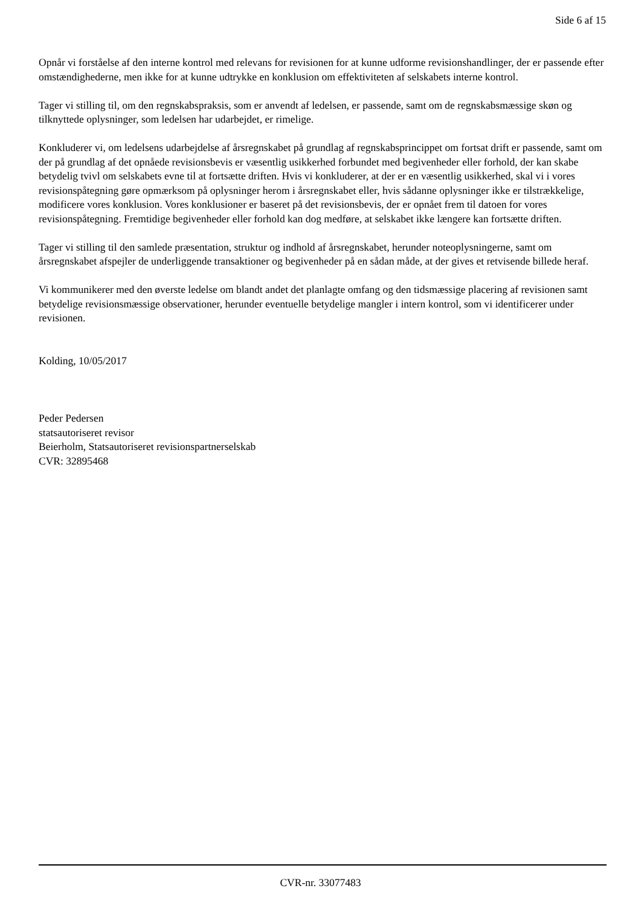Side 6 af 15
Opnår vi forståelse af den interne kontrol med relevans for revisionen for at kunne udforme revisionshandlinger, der er passende efter omstændighederne, men ikke for at kunne udtrykke en konklusion om effektiviteten af selskabets interne kontrol.
Tager vi stilling til, om den regnskabspraksis, som er anvendt af ledelsen, er passende, samt om de regnskabsmæssige skøn og tilknyttede oplysninger, som ledelsen har udarbejdet, er rimelige.
Konkluderer vi, om ledelsens udarbejdelse af årsregnskabet på grundlag af regnskabsprincippet om fortsat drift er passende, samt om der på grundlag af det opnåede revisionsbevis er væsentlig usikkerhed forbundet med begivenheder eller forhold, der kan skabe betydelig tvivl om selskabets evne til at fortsætte driften. Hvis vi konkluderer, at der er en væsentlig usikkerhed, skal vi i vores revisionspåtegning gøre opmærksom på oplysninger herom i årsregnskabet eller, hvis sådanne oplysninger ikke er tilstrækkelige, modificere vores konklusion. Vores konklusioner er baseret på det revisionsbevis, der er opnået frem til datoen for vores revisionspåtegning. Fremtidige begivenheder eller forhold kan dog medføre, at selskabet ikke længere kan fortsætte driften.
Tager vi stilling til den samlede præsentation, struktur og indhold af årsregnskabet, herunder noteoplysningerne, samt om årsregnskabet afspejler de underliggende transaktioner og begivenheder på en sådan måde, at der gives et retvisende billede heraf.
Vi kommunikerer med den øverste ledelse om blandt andet det planlagte omfang og den tidsmæssige placering af revisionen samt betydelige revisionsmæssige observationer, herunder eventuelle betydelige mangler i intern kontrol, som vi identificerer under revisionen.
Kolding, 10/05/2017
Peder Pedersen
statsautoriseret revisor
Beierholm, Statsautoriseret revisionspartnerselskab
CVR: 32895468
CVR-nr. 33077483